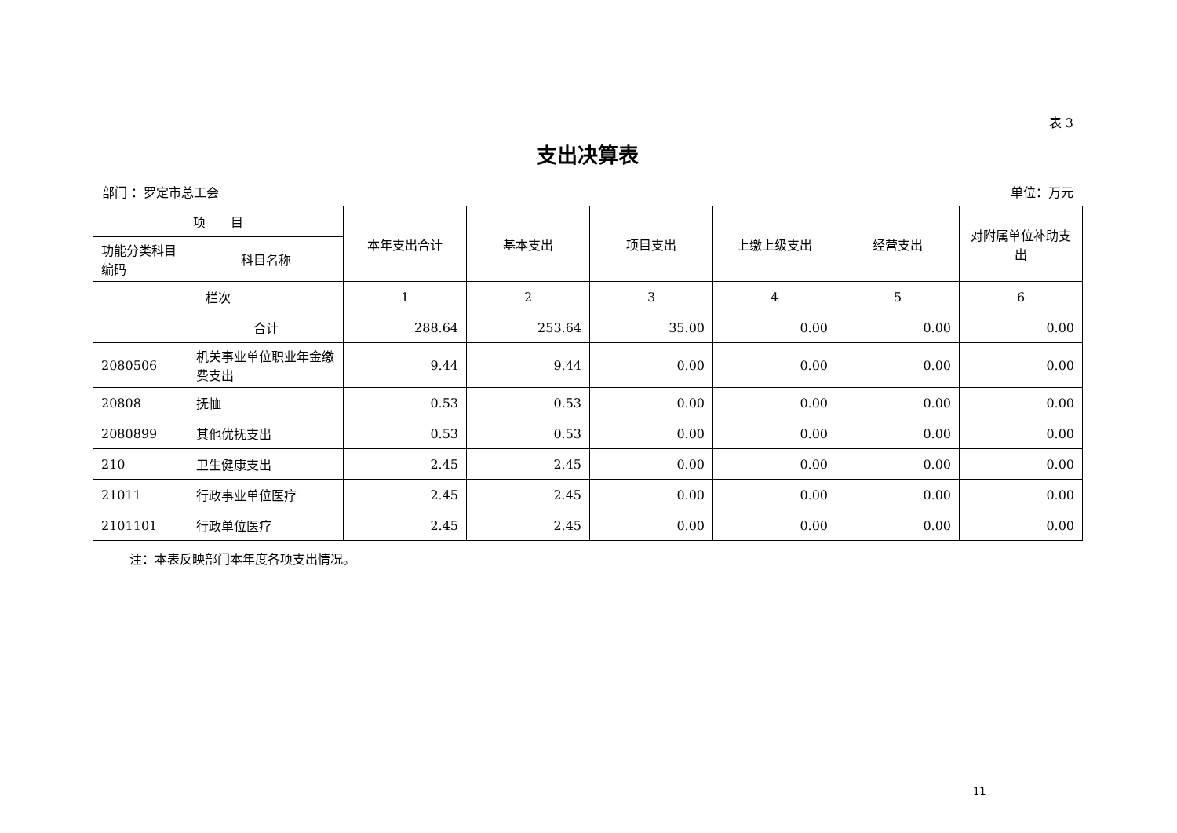表 3
支出决算表
部门 ：罗定市总工会 单位：万元
| 项 目 | | 本年支出合计 | 基本支出 | 项目支出 | 上缴上级支出 | 经营支出 | 对附属单位补助支出 |
| --- | --- | --- | --- | --- | --- | --- | --- |
| 功能分类科目编码 | 科目名称 | | | | | | |
| 栏次 | | 1 | 2 | 3 | 4 | 5 | 6 |
| | 合计 | 288.64 | 253.64 | 35.00 | 0.00 | 0.00 | 0.00 |
| 2080506 | 机关事业单位职业年金缴费支出 | 9.44 | 9.44 | 0.00 | 0.00 | 0.00 | 0.00 |
| 20808 | 抚恤 | 0.53 | 0.53 | 0.00 | 0.00 | 0.00 | 0.00 |
| 2080899 | 其他优抚支出 | 0.53 | 0.53 | 0.00 | 0.00 | 0.00 | 0.00 |
| 210 | 卫生健康支出 | 2.45 | 2.45 | 0.00 | 0.00 | 0.00 | 0.00 |
| 21011 | 行政事业单位医疗 | 2.45 | 2.45 | 0.00 | 0.00 | 0.00 | 0.00 |
| 2101101 | 行政单位医疗 | 2.45 | 2.45 | 0.00 | 0.00 | 0.00 | 0.00 |
注：本表反映部门本年度各项支出情况。
11